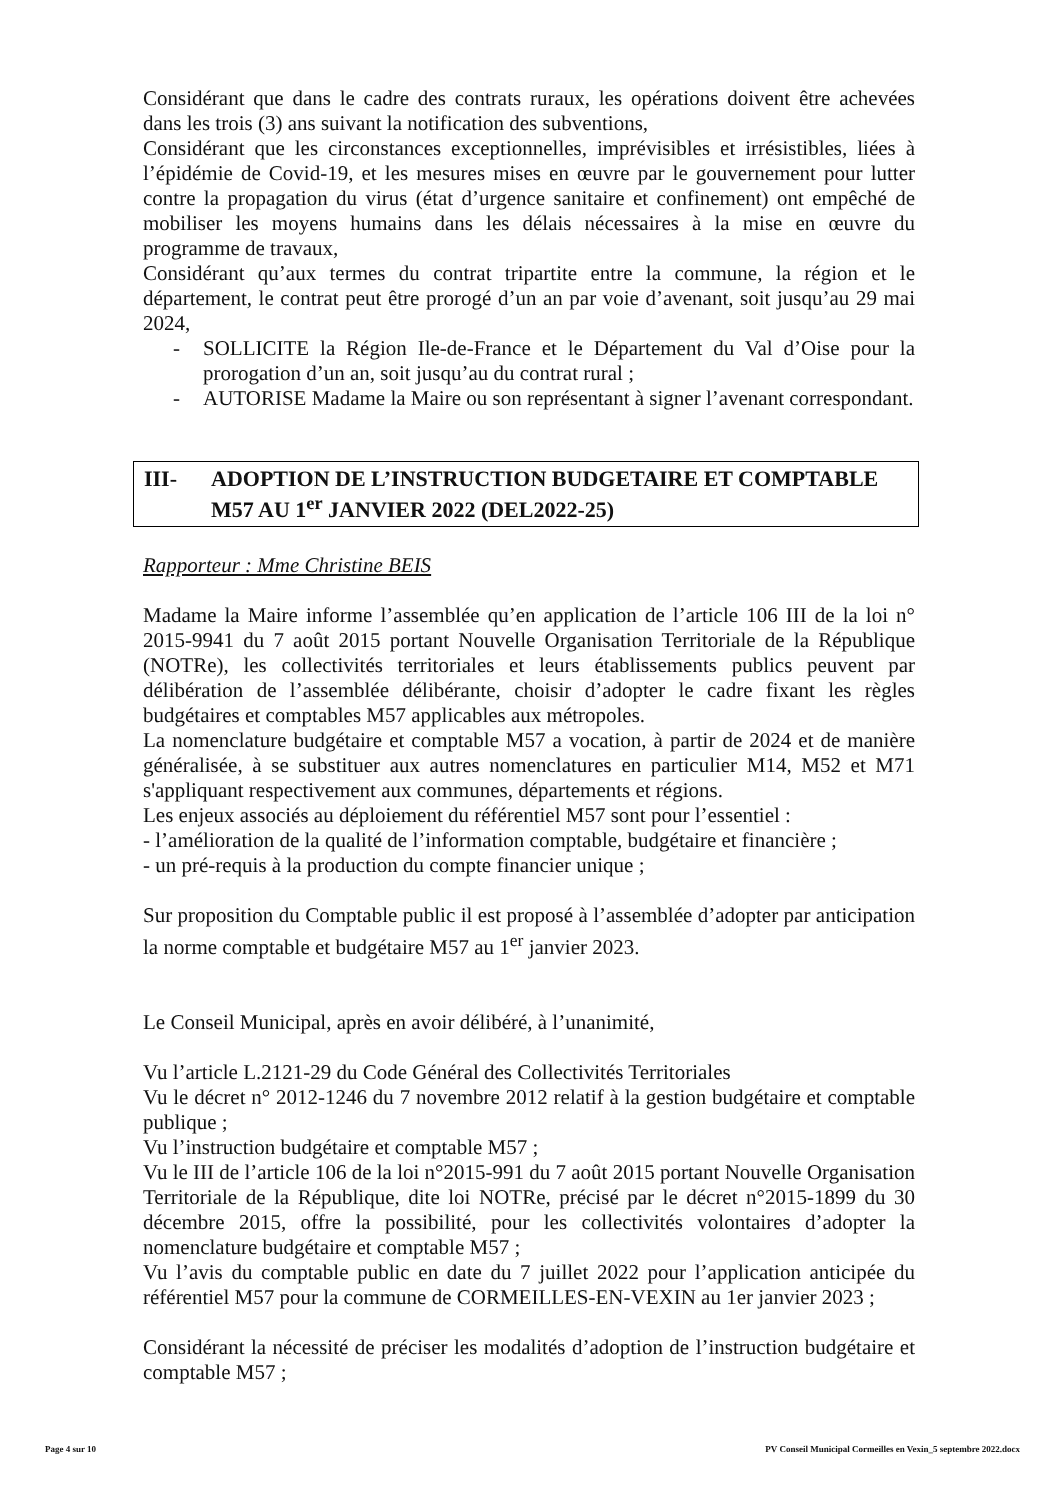Considérant que dans le cadre des contrats ruraux, les opérations doivent être achevées dans les trois (3) ans suivant la notification des subventions,
Considérant que les circonstances exceptionnelles, imprévisibles et irrésistibles, liées à l’épidémie de Covid-19, et les mesures mises en œuvre par le gouvernement pour lutter contre la propagation du virus (état d’urgence sanitaire et confinement) ont empêché de mobiliser les moyens humains dans les délais nécessaires à la mise en œuvre du programme de travaux,
Considérant qu’aux termes du contrat tripartite entre la commune, la région et le département, le contrat peut être prorogé d’un an par voie d’avenant, soit jusqu’au 29 mai 2024,
- SOLLICITE la Région Ile-de-France et le Département du Val d’Oise pour la prorogation d’un an, soit jusqu’au du contrat rural ;
- AUTORISE Madame la Maire ou son représentant à signer l’avenant correspondant.
III- ADOPTION DE L’INSTRUCTION BUDGETAIRE ET COMPTABLE M57 AU 1<sup>er</sup> JANVIER 2022 (DEL2022-25)
Rapporteur : Mme Christine BEIS
Madame la Maire informe l’assemblée qu’en application de l’article 106 III de la loi n° 2015-9941 du 7 août 2015 portant Nouvelle Organisation Territoriale de la République (NOTRe), les collectivités territoriales et leurs établissements publics peuvent par délibération de l’assemblée délibérante, choisir d’adopter le cadre fixant les règles budgétaires et comptables M57 applicables aux métropoles.
La nomenclature budgétaire et comptable M57 a vocation, à partir de 2024 et de manière généralisée, à se substituer aux autres nomenclatures en particulier M14, M52 et M71 s'appliquant respectivement aux communes, départements et régions.
Les enjeux associés au déploiement du référentiel M57 sont pour l’essentiel :
- l’amélioration de la qualité de l’information comptable, budgétaire et financière ;
- un pré-requis à la production du compte financier unique ;
Sur proposition du Comptable public il est proposé à l’assemblée d’adopter par anticipation la norme comptable et budgétaire M57 au 1<sup>er</sup> janvier 2023.
Le Conseil Municipal, après en avoir délibéré, à l’unanimité,
Vu l’article L.2121-29 du Code Général des Collectivités Territoriales
Vu le décret n° 2012-1246 du 7 novembre 2012 relatif à la gestion budgétaire et comptable publique ;
Vu l’instruction budgétaire et comptable M57 ;
Vu le III de l’article 106 de la loi n°2015-991 du 7 août 2015 portant Nouvelle Organisation Territoriale de la République, dite loi NOTRe, précisé par le décret n°2015-1899 du 30 décembre 2015, offre la possibilité, pour les collectivités volontaires d’adopter la nomenclature budgétaire et comptable M57 ;
Vu l’avis du comptable public en date du 7 juillet 2022 pour l’application anticipée du référentiel M57 pour la commune de CORMEILLES-EN-VEXIN au 1er janvier 2023 ;
Considérant la nécessité de préciser les modalités d’adoption de l’instruction budgétaire et comptable M57 ;
Page 4 sur 10 PV Conseil Municipal Cormeilles en Vexin_5 septembre 2022.docx